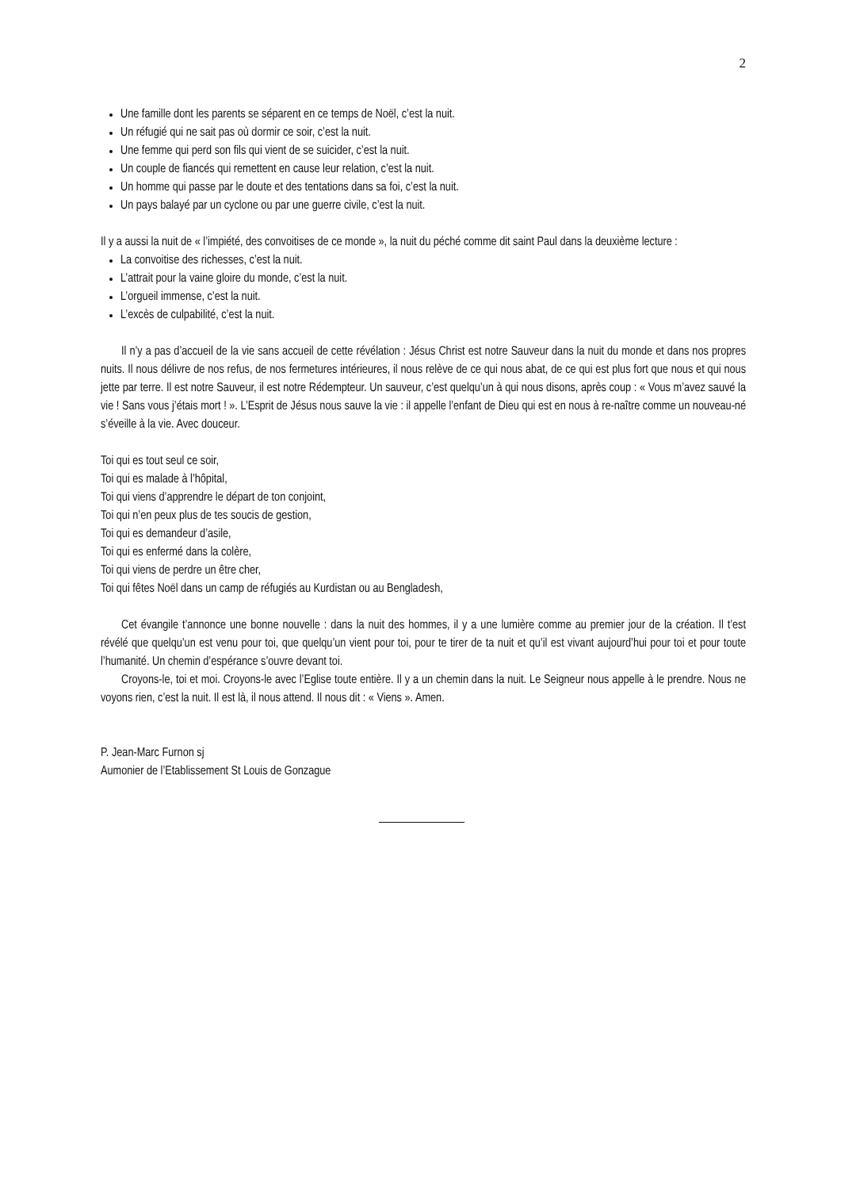2
Une famille dont les parents se séparent en ce temps de Noël, c’est la nuit.
Un réfugié qui ne sait pas où dormir ce soir, c’est la nuit.
Une femme qui perd son fils qui vient de se suicider, c’est la nuit.
Un couple de fiancés qui remettent en cause leur relation, c’est la nuit.
Un homme qui passe par le doute et des tentations dans sa foi, c’est la nuit.
Un pays balayé par un cyclone ou par une guerre civile, c’est la nuit.
Il y a aussi la nuit de « l’impiété, des convoitises de ce monde », la nuit du péché comme dit saint Paul dans la deuxième lecture :
La convoitise des richesses, c’est la nuit.
L’attrait pour la vaine gloire du monde, c’est la nuit.
L’orgueil immense, c’est la nuit.
L’excès de culpabilité, c’est la nuit.
Il n’y a pas d’accueil de la vie sans accueil de cette révélation : Jésus Christ est notre Sauveur dans la nuit du monde et dans nos propres nuits. Il nous délivre de nos refus, de nos fermetures intérieures, il nous relève de ce qui nous abat, de ce qui est plus fort que nous et qui nous jette par terre. Il est notre Sauveur, il est notre Rédempteur. Un sauveur, c’est quelqu’un à qui nous disons, après coup : « Vous m’avez sauvé la vie ! Sans vous j’étais mort ! ». L’Esprit de Jésus nous sauve la vie : il appelle l’enfant de Dieu qui est en nous à re-naître comme un nouveau-né s’éveille à la vie. Avec douceur.
Toi qui es tout seul ce soir,
Toi qui es malade à l’hôpital,
Toi qui viens d’apprendre le départ de ton conjoint,
Toi qui n’en peux plus de tes soucis de gestion,
Toi qui es demandeur d’asile,
Toi qui es enfermé dans la colère,
Toi qui viens de perdre un être cher,
Toi qui fêtes Noël dans un camp de réfugiés au Kurdistan ou au Bengladesh,
Cet évangile t’annonce une bonne nouvelle : dans la nuit des hommes, il y a une lumière comme au premier jour de la création. Il t’est révélé que quelqu’un est venu pour toi, que quelqu’un vient pour toi, pour te tirer de ta nuit et qu’il est vivant aujourd’hui pour toi et pour toute l’humanité. Un chemin d’espérance s’ouvre devant toi.
Croyons-le, toi et moi. Croyons-le avec l’Eglise toute entière. Il y a un chemin dans la nuit. Le Seigneur nous appelle à le prendre. Nous ne voyons rien, c’est la nuit. Il est là, il nous attend. Il nous dit : « Viens ». Amen.
P. Jean-Marc Furnon sj
Aumonier de l’Etablissement St Louis de Gonzague